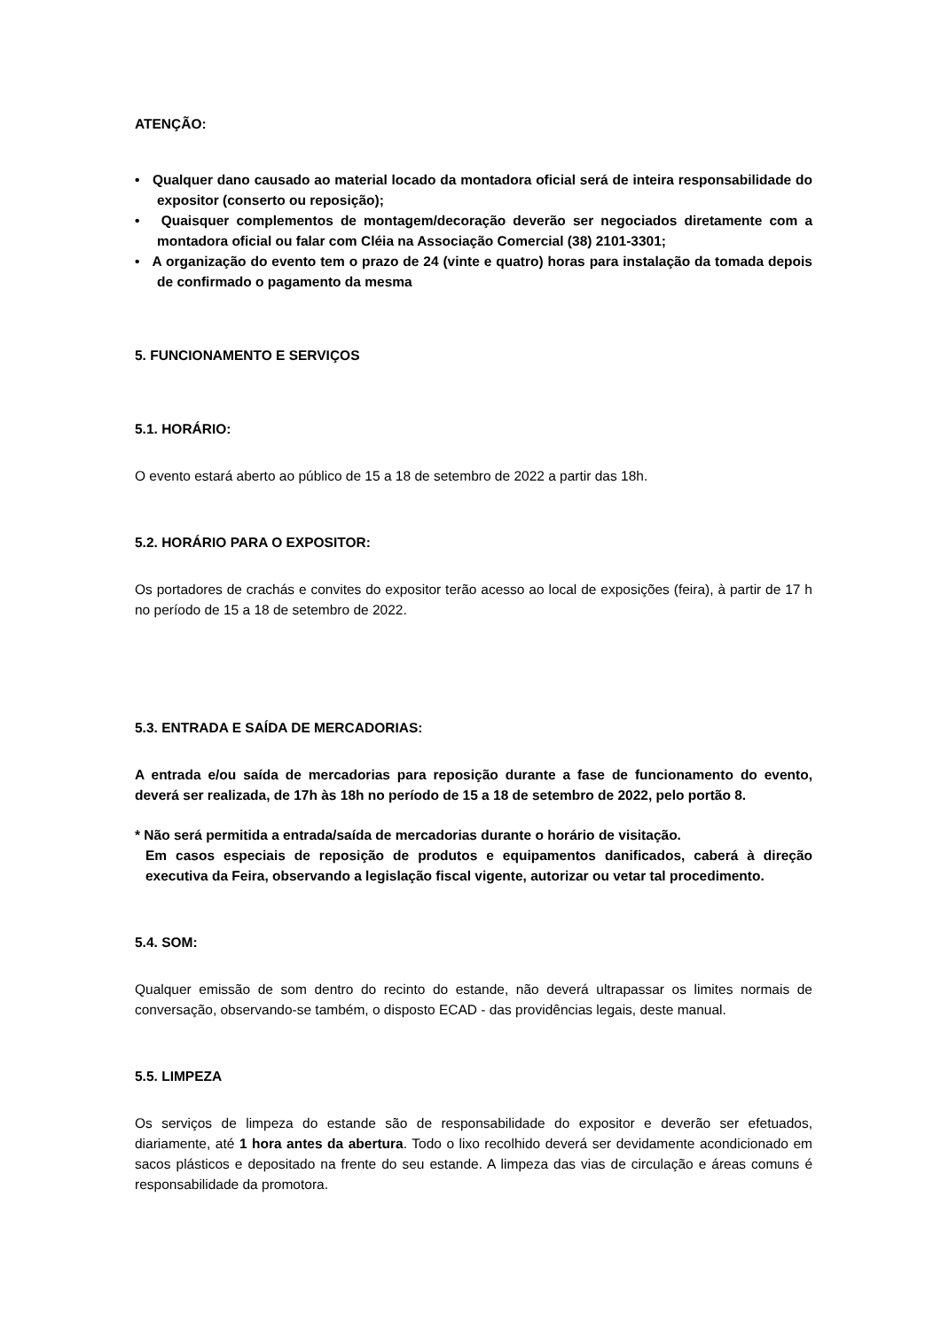ATENÇÃO:
• Qualquer dano causado ao material locado da montadora oficial será de inteira responsabilidade do expositor (conserto ou reposição);
• Quaisquer complementos de montagem/decoração deverão ser negociados diretamente com a montadora oficial ou falar com Cléia na Associação Comercial (38) 2101-3301;
• A organização do evento tem o prazo de 24 (vinte e quatro) horas para instalação da tomada depois de confirmado o pagamento da mesma
5. FUNCIONAMENTO E SERVIÇOS
5.1. HORÁRIO:
O evento estará aberto ao público de 15 a 18 de setembro de 2022 a partir das 18h.
5.2. HORÁRIO PARA O EXPOSITOR:
Os portadores de crachás e convites do expositor terão acesso ao local de exposições (feira), à partir de 17 h no período de 15 a 18 de setembro de 2022.
5.3. ENTRADA E SAÍDA DE MERCADORIAS:
A entrada e/ou saída de mercadorias para reposição durante a fase de funcionamento do evento, deverá ser realizada, de 17h às 18h no período de 15 a 18 de setembro de 2022, pelo portão 8.
* Não será permitida a entrada/saída de mercadorias durante o horário de visitação.
Em casos especiais de reposição de produtos e equipamentos danificados, caberá à direção executiva da Feira, observando a legislação fiscal vigente, autorizar ou vetar tal procedimento.
5.4. SOM:
Qualquer emissão de som dentro do recinto do estande, não deverá ultrapassar os limites normais de conversação, observando-se também, o disposto ECAD - das providências legais, deste manual.
5.5. LIMPEZA
Os serviços de limpeza do estande são de responsabilidade do expositor e deverão ser efetuados, diariamente, até 1 hora antes da abertura. Todo o lixo recolhido deverá ser devidamente acondicionado em sacos plásticos e depositado na frente do seu estande. A limpeza das vias de circulação e áreas comuns é responsabilidade da promotora.